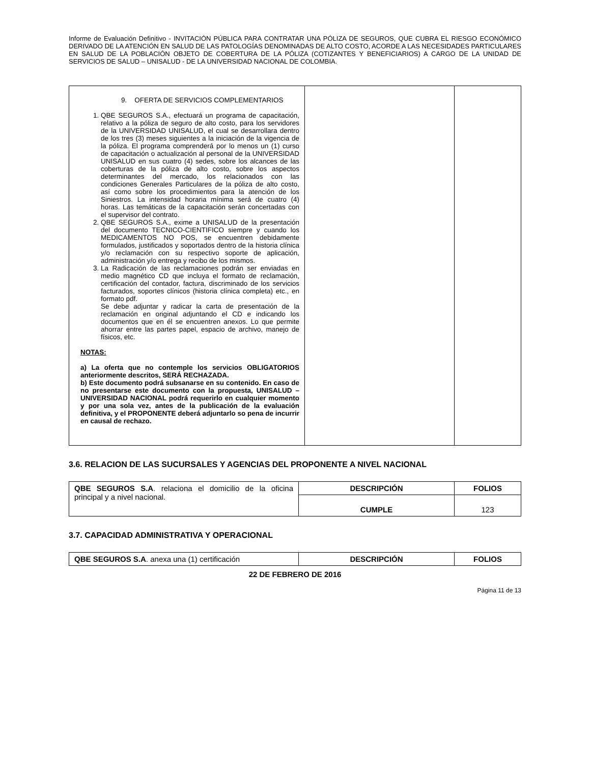Informe de Evaluación Definitivo - INVITACIÓN PÚBLICA PARA CONTRATAR UNA PÓLIZA DE SEGUROS, QUE CUBRA EL RIESGO ECONÓMICO DERIVADO DE LA ATENCIÓN EN SALUD DE LAS PATOLOGÍAS DENOMINADAS DE ALTO COSTO, ACORDE A LAS NECESIDADES PARTICULARES EN SALUD DE LA POBLACIÓN OBJETO DE COBERTURA DE LA PÓLIZA (COTIZANTES Y BENEFICIARIOS) A CARGO DE LA UNIDAD DE SERVICIOS DE SALUD – UNISALUD - DE LA UNIVERSIDAD NACIONAL DE COLOMBIA.
| 9. OFERTA DE SERVICIOS COMPLEMENTARIOS 1. QBE SEGUROS S.A., efectuará un programa de capacitación, relativo a la póliza de seguro de alto costo, para los servidores de la UNIVERSIDAD UNISALUD, el cual se desarrollara dentro de los tres (3) meses siguientes a la iniciación de la vigencia de la póliza. El programa comprenderá por lo menos un (1) curso de capacitación o actualización al personal de la UNIVERSIDAD UNISALUD en sus cuatro (4) sedes, sobre los alcances de las coberturas de la póliza de alto costo, sobre los aspectos determinantes del mercado, los relacionados con las condiciones Generales Particulares de la póliza de alto costo, así como sobre los procedimientos para la atención de los Siniestros. La intensidad horaria mínima será de cuatro (4) horas. Las temáticas de la capacitación serán concertadas con el supervisor del contrato. 2. QBE SEGUROS S.A., exime a UNISALUD de la presentación del documento TECNICO-CIENTIFICO siempre y cuando los MEDICAMENTOS NO POS, se encuentren debidamente formulados, justificados y soportados dentro de la historia clínica y/o reclamación con su respectivo soporte de aplicación, administración y/o entrega y recibo de los mismos. 3. La Radicación de las reclamaciones podrán ser enviadas en medio magnético CD que incluya el formato de reclamación, certificación del contador, factura, discriminado de los servicios facturados, soportes clínicos (historia clínica completa) etc., en formato pdf. Se debe adjuntar y radicar la carta de presentación de la reclamación en original adjuntando el CD e indicando los documentos que en él se encuentren anexos. Lo que permite ahorrar entre las partes papel, espacio de archivo, manejo de físicos, etc. NOTAS: a) La oferta que no contemple los servicios OBLIGATORIOS anteriormente descritos, SERÁ RECHAZADA. b) Este documento podrá subsanarse en su contenido. En caso de no presentarse este documento con la propuesta, UNISALUD – UNIVERSIDAD NACIONAL podrá requerirlo en cualquier momento y por una sola vez, antes de la publicación de la evaluación definitiva, y el PROPONENTE deberá adjuntarlo so pena de incurrir en causal de rechazo. | | |
3.6. RELACION DE LAS SUCURSALES Y AGENCIAS DEL PROPONENTE A NIVEL NACIONAL
| QBE SEGUROS S.A . relaciona el domicilio de la oficina principal y a nivel nacional. | DESCRIPCIÓN | FOLIOS |
| | CUMPLE | 123 |
3.7. CAPACIDAD ADMINISTRATIVA Y OPERACIONAL
| QBE SEGUROS S.A . anexa una (1) certificación | DESCRIPCIÓN | FOLIOS |
22 DE FEBRERO DE 2016
Página 11 de 13